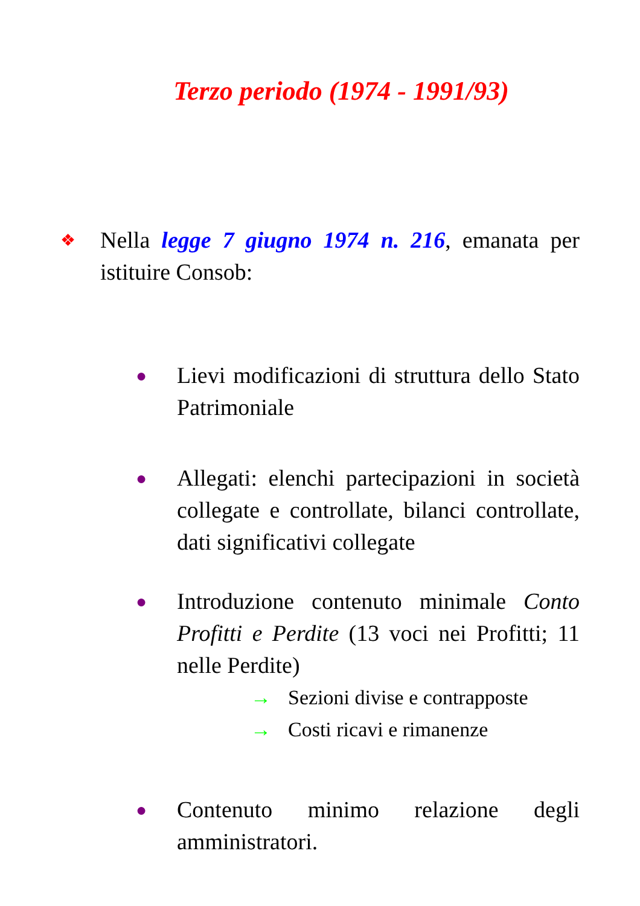Terzo periodo (1974 - 1991/93)
❖
Nella legge 7 giugno 1974 n. 216, emanata per istituire Consob:
●
Lievi modificazioni di struttura dello Stato Patrimoniale
●
Allegati: elenchi partecipazioni in società collegate e controllate, bilanci controllate, dati significativi collegate
●
Introduzione contenuto minimale Conto Profitti e Perdite (13 voci nei Profitti; 11 nelle Perdite)
→ Sezioni divise e contrapposte
→ Costi ricavi e rimanenze
●
Contenuto minimo relazione degli amministratori.